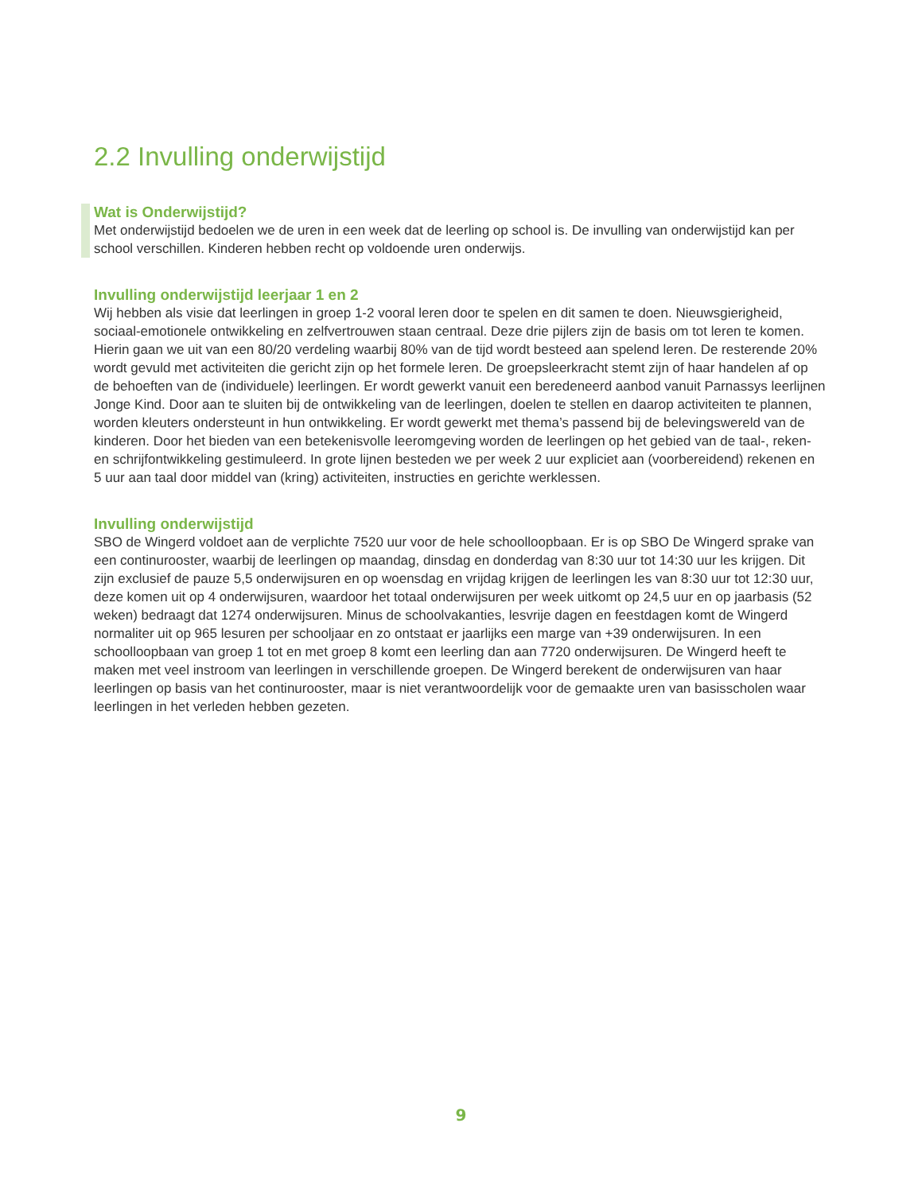2.2 Invulling onderwijstijd
Wat is Onderwijstijd?
Met onderwijstijd bedoelen we de uren in een week dat de leerling op school is. De invulling van onderwijstijd kan per school verschillen. Kinderen hebben recht op voldoende uren onderwijs.
Invulling onderwijstijd leerjaar 1 en 2
Wij hebben als visie dat leerlingen in groep 1-2 vooral leren door te spelen en dit samen te doen. Nieuwsgierigheid, sociaal-emotionele ontwikkeling en zelfvertrouwen staan centraal. Deze drie pijlers zijn de basis om tot leren te komen. Hierin gaan we uit van een 80/20 verdeling waarbij 80% van de tijd wordt besteed aan spelend leren. De resterende 20% wordt gevuld met activiteiten die gericht zijn op het formele leren. De groepsleerkracht stemt zijn of haar handelen af op de behoeften van de (individuele) leerlingen. Er wordt gewerkt vanuit een beredeneerd aanbod vanuit Parnassys leerlijnen Jonge Kind. Door aan te sluiten bij de ontwikkeling van de leerlingen, doelen te stellen en daarop activiteiten te plannen, worden kleuters ondersteunt in hun ontwikkeling. Er wordt gewerkt met thema’s passend bij de belevingswereld van de kinderen. Door het bieden van een betekenisvolle leeromgeving worden de leerlingen op het gebied van de taal-, reken- en schrijfontwikkeling gestimuleerd. In grote lijnen besteden we per week 2 uur expliciet aan (voorbereidend) rekenen en 5 uur aan taal door middel van (kring) activiteiten, instructies en gerichte werklessen.
Invulling onderwijstijd
SBO de Wingerd voldoet aan de verplichte 7520 uur voor de hele schoolloopbaan. Er is op SBO De Wingerd sprake van een continurooster, waarbij de leerlingen op maandag, dinsdag en donderdag van 8:30 uur tot 14:30 uur les krijgen. Dit zijn exclusief de pauze 5,5 onderwijsuren en op woensdag en vrijdag krijgen de leerlingen les van 8:30 uur tot 12:30 uur, deze komen uit op 4 onderwijsuren, waardoor het totaal onderwijsuren per week uitkomt op 24,5 uur en op jaarbasis (52 weken) bedraagt dat 1274 onderwijsuren. Minus de schoolvakanties, lesvrije dagen en feestdagen komt de Wingerd normaliter uit op 965 lesuren per schooljaar en zo ontstaat er jaarlijks een marge van +39 onderwijsuren. In een schoolloopbaan van groep 1 tot en met groep 8 komt een leerling dan aan 7720 onderwijsuren. De Wingerd heeft te maken met veel instroom van leerlingen in verschillende groepen. De Wingerd berekent de onderwijsuren van haar leerlingen op basis van het continurooster, maar is niet verantwoordelijk voor de gemaakte uren van basisscholen waar leerlingen in het verleden hebben gezeten.
9